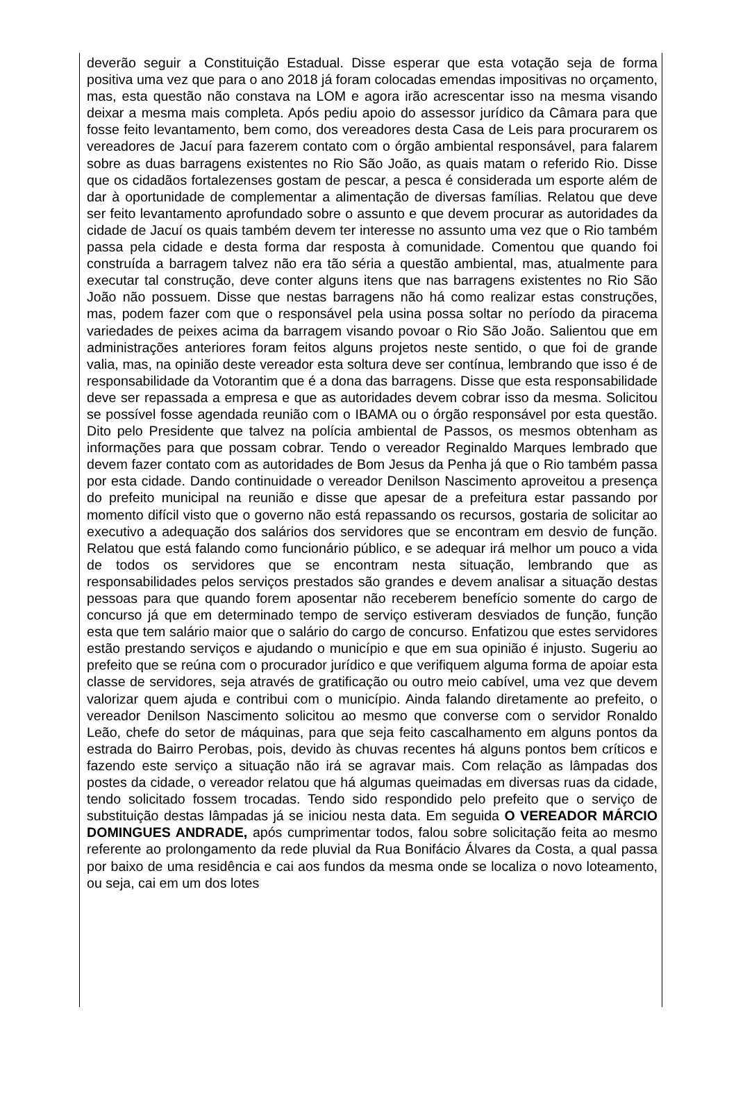deverão seguir a Constituição Estadual. Disse esperar que esta votação seja de forma positiva uma vez que para o ano 2018 já foram colocadas emendas impositivas no orçamento, mas, esta questão não constava na LOM e agora irão acrescentar isso na mesma visando deixar a mesma mais completa. Após pediu apoio do assessor jurídico da Câmara para que fosse feito levantamento, bem como, dos vereadores desta Casa de Leis para procurarem os vereadores de Jacuí para fazerem contato com o órgão ambiental responsável, para falarem sobre as duas barragens existentes no Rio São João, as quais matam o referido Rio. Disse que os cidadãos fortalezenses gostam de pescar, a pesca é considerada um esporte além de dar à oportunidade de complementar a alimentação de diversas famílias. Relatou que deve ser feito levantamento aprofundado sobre o assunto e que devem procurar as autoridades da cidade de Jacuí os quais também devem ter interesse no assunto uma vez que o Rio também passa pela cidade e desta forma dar resposta à comunidade. Comentou que quando foi construída a barragem talvez não era tão séria a questão ambiental, mas, atualmente para executar tal construção, deve conter alguns itens que nas barragens existentes no Rio São João não possuem. Disse que nestas barragens não há como realizar estas construções, mas, podem fazer com que o responsável pela usina possa soltar no período da piracema variedades de peixes acima da barragem visando povoar o Rio São João. Salientou que em administrações anteriores foram feitos alguns projetos neste sentido, o que foi de grande valia, mas, na opinião deste vereador esta soltura deve ser contínua, lembrando que isso é de responsabilidade da Votorantim que é a dona das barragens. Disse que esta responsabilidade deve ser repassada a empresa e que as autoridades devem cobrar isso da mesma. Solicitou se possível fosse agendada reunião com o IBAMA ou o órgão responsável por esta questão. Dito pelo Presidente que talvez na polícia ambiental de Passos, os mesmos obtenham as informações para que possam cobrar. Tendo o vereador Reginaldo Marques lembrado que devem fazer contato com as autoridades de Bom Jesus da Penha já que o Rio também passa por esta cidade. Dando continuidade o vereador Denilson Nascimento aproveitou a presença do prefeito municipal na reunião e disse que apesar de a prefeitura estar passando por momento difícil visto que o governo não está repassando os recursos, gostaria de solicitar ao executivo a adequação dos salários dos servidores que se encontram em desvio de função. Relatou que está falando como funcionário público, e se adequar irá melhor um pouco a vida de todos os servidores que se encontram nesta situação, lembrando que as responsabilidades pelos serviços prestados são grandes e devem analisar a situação destas pessoas para que quando forem aposentar não receberem benefício somente do cargo de concurso já que em determinado tempo de serviço estiveram desviados de função, função esta que tem salário maior que o salário do cargo de concurso. Enfatizou que estes servidores estão prestando serviços e ajudando o município e que em sua opinião é injusto. Sugeriu ao prefeito que se reúna com o procurador jurídico e que verifiquem alguma forma de apoiar esta classe de servidores, seja através de gratificação ou outro meio cabível, uma vez que devem valorizar quem ajuda e contribui com o município. Ainda falando diretamente ao prefeito, o vereador Denilson Nascimento solicitou ao mesmo que converse com o servidor Ronaldo Leão, chefe do setor de máquinas, para que seja feito cascalhamento em alguns pontos da estrada do Bairro Perobas, pois, devido às chuvas recentes há alguns pontos bem críticos e fazendo este serviço a situação não irá se agravar mais. Com relação as lâmpadas dos postes da cidade, o vereador relatou que há algumas queimadas em diversas ruas da cidade, tendo solicitado fossem trocadas. Tendo sido respondido pelo prefeito que o serviço de substituição destas lâmpadas já se iniciou nesta data. Em seguida O VEREADOR MÁRCIO DOMINGUES ANDRADE, após cumprimentar todos, falou sobre solicitação feita ao mesmo referente ao prolongamento da rede pluvial da Rua Bonifácio Álvares da Costa, a qual passa por baixo de uma residência e cai aos fundos da mesma onde se localiza o novo loteamento, ou seja, cai em um dos lotes